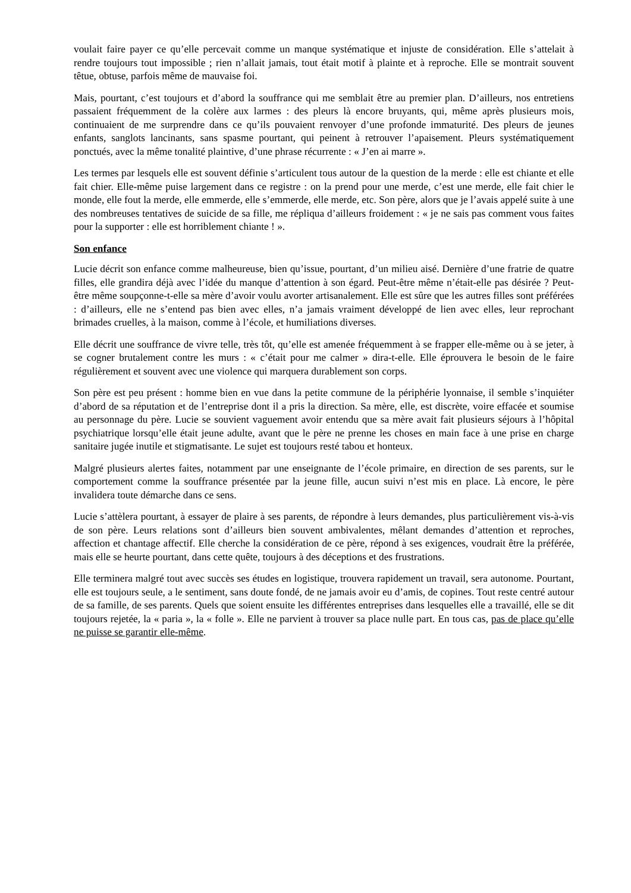voulait faire payer ce qu’elle percevait comme un manque systématique et injuste de considération. Elle s’attelait à rendre toujours tout impossible ; rien n’allait jamais, tout était motif à plainte et à reproche. Elle se montrait souvent têtue, obtuse, parfois même de mauvaise foi.
Mais, pourtant, c’est toujours et d’abord la souffrance qui me semblait être au premier plan. D’ailleurs, nos entretiens passaient fréquemment de la colère aux larmes : des pleurs là encore bruyants, qui, même après plusieurs mois, continuaient de me surprendre dans ce qu’ils pouvaient renvoyer d’une profonde immaturité. Des pleurs de jeunes enfants, sanglots lancinants, sans spasme pourtant, qui peinent à retrouver l’apaisement. Pleurs systématiquement ponctués, avec la même tonalité plaintive, d’une phrase récurrente : « J’en ai marre ».
Les termes par lesquels elle est souvent définie s’articulent tous autour de la question de la merde : elle est chiante et elle fait chier. Elle-même puise largement dans ce registre : on la prend pour une merde, c’est une merde, elle fait chier le monde, elle fout la merde, elle emmerde, elle s’emmerde, elle merde, etc. Son père, alors que je l’avais appelé suite à une des nombreuses tentatives de suicide de sa fille, me répliqua d’ailleurs froidement : « je ne sais pas comment vous faites pour la supporter : elle est horriblement chiante ! ».
Son enfance
Lucie décrit son enfance comme malheureuse, bien qu’issue, pourtant, d’un milieu aisé. Dernière d’une fratrie de quatre filles, elle grandira déjà avec l’idée du manque d’attention à son égard. Peut-être même n’était-elle pas désirée ? Peut-être même soupçonne-t-elle sa mère d’avoir voulu avorter artisanalement. Elle est sûre que les autres filles sont préférées : d’ailleurs, elle ne s’entend pas bien avec elles, n’a jamais vraiment développé de lien avec elles, leur reprochant brimades cruelles, à la maison, comme à l’école, et humiliations diverses.
Elle décrit une souffrance de vivre telle, très tôt, qu’elle est amenée fréquemment à se frapper elle-même ou à se jeter, à se cogner brutalement contre les murs : « c’était pour me calmer » dira-t-elle. Elle éprouvera le besoin de le faire régulièrement et souvent avec une violence qui marquera durablement son corps.
Son père est peu présent : homme bien en vue dans la petite commune de la périphérie lyonnaise, il semble s’inquiéter d’abord de sa réputation et de l’entreprise dont il a pris la direction. Sa mère, elle, est discrète, voire effacée et soumise au personnage du père. Lucie se souvient vaguement avoir entendu que sa mère avait fait plusieurs séjours à l’hôpital psychiatrique lorsqu’elle était jeune adulte, avant que le père ne prenne les choses en main face à une prise en charge sanitaire jugée inutile et stigmatisante. Le sujet est toujours resté tabou et honteux.
Malgré plusieurs alertes faites, notamment par une enseignante de l’école primaire, en direction de ses parents, sur le comportement comme la souffrance présentée par la jeune fille, aucun suivi n’est mis en place. Là encore, le père invalidera toute démarche dans ce sens.
Lucie s’attèlera pourtant, à essayer de plaire à ses parents, de répondre à leurs demandes, plus particulièrement vis-à-vis de son père. Leurs relations sont d’ailleurs bien souvent ambivalentes, mêlant demandes d’attention et reproches, affection et chantage affectif. Elle cherche la considération de ce père, répond à ses exigences, voudrait être la préférée, mais elle se heurte pourtant, dans cette quête, toujours à des déceptions et des frustrations.
Elle terminera malgré tout avec succès ses études en logistique, trouvera rapidement un travail, sera autonome. Pourtant, elle est toujours seule, a le sentiment, sans doute fondé, de ne jamais avoir eu d’amis, de copines. Tout reste centré autour de sa famille, de ses parents. Quels que soient ensuite les différentes entreprises dans lesquelles elle a travaillé, elle se dit toujours rejetée, la « paria », la « folle ». Elle ne parvient à trouver sa place nulle part. En tous cas, pas de place qu’elle ne puisse se garantir elle-même.